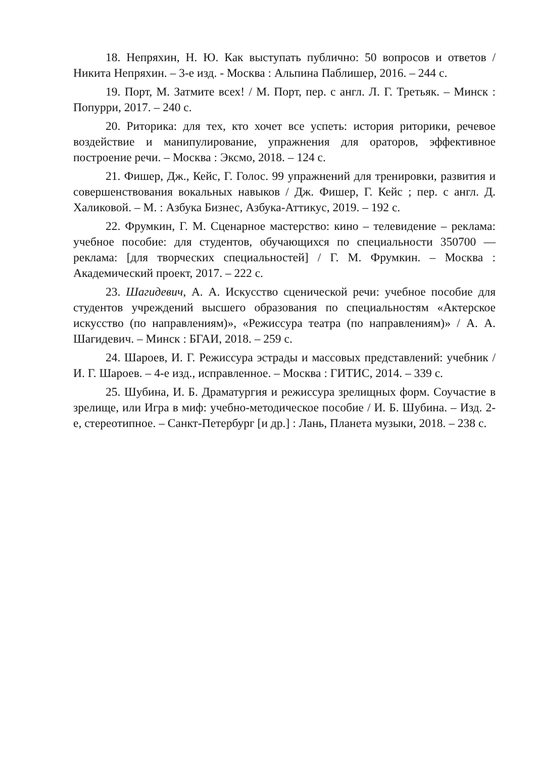18. Непряхин, Н. Ю. Как выступать публично: 50 вопросов и ответов / Никита Непряхин. – 3-е изд. - Москва : Альпина Паблишер, 2016. – 244 с.
19. Порт, М. Затмите всех! / М. Порт, пер. с англ. Л. Г. Третьяк. – Минск : Попурри, 2017. – 240 с.
20. Риторика: для тех, кто хочет все успеть: история риторики, речевое воздействие и манипулирование, упражнения для ораторов, эффективное построение речи. – Москва : Эксмо, 2018. – 124 с.
21. Фишер, Дж., Кейс, Г. Голос. 99 упражнений для тренировки, развития и совершенствования вокальных навыков / Дж. Фишер, Г. Кейс ; пер. с англ. Д. Халиковой. – М. : Азбука Бизнес, Азбука-Аттикус, 2019. – 192 с.
22. Фрумкин, Г. М. Сценарное мастерство: кино – телевидение – реклама: учебное пособие: для студентов, обучающихся по специальности 350700 — реклама: [для творческих специальностей] / Г. М. Фрумкин. – Москва : Академический проект, 2017. – 222 с.
23. Шагидевич, А. А. Искусство сценической речи: учебное пособие для студентов учреждений высшего образования по специальностям «Актерское искусство (по направлениям)», «Режиссура театра (по направлениям)» / А. А. Шагидевич. – Минск : БГАИ, 2018. – 259 с.
24. Шароев, И. Г. Режиссура эстрады и массовых представлений: учебник / И. Г. Шароев. – 4-е изд., исправленное. – Москва : ГИТИС, 2014. – 339 с.
25. Шубина, И. Б. Драматургия и режиссура зрелищных форм. Соучастие в зрелище, или Игра в миф: учебно-методическое пособие / И. Б. Шубина. – Изд. 2-е, стереотипное. – Санкт-Петербург [и др.] : Лань, Планета музыки, 2018. – 238 с.